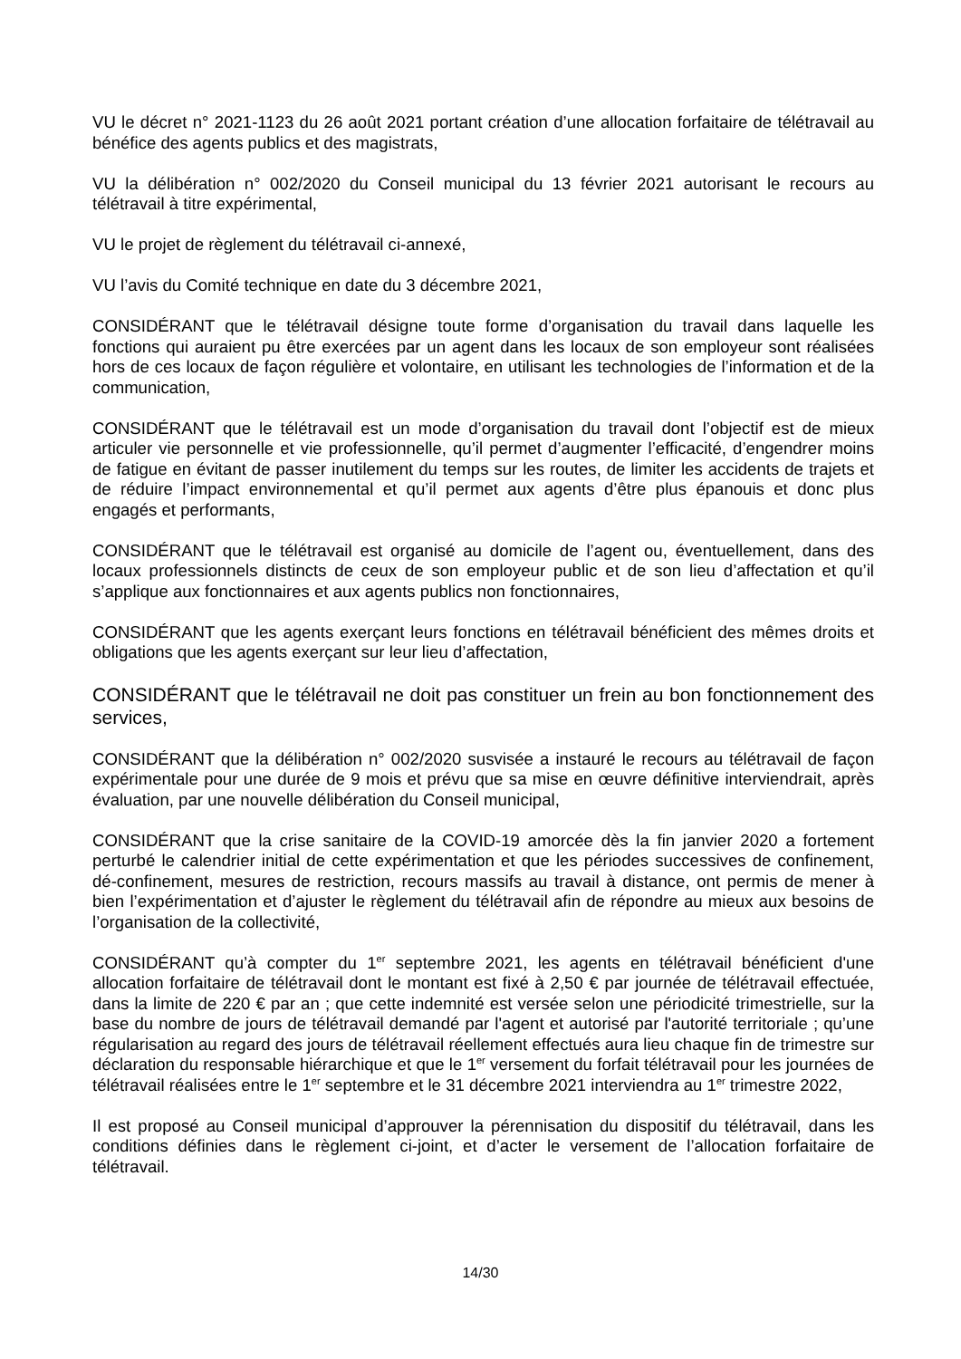VU le décret n° 2021-1123 du 26 août 2021 portant création d’une allocation forfaitaire de télétravail au bénéfice des agents publics et des magistrats,
VU la délibération n° 002/2020 du Conseil municipal du 13 février 2021 autorisant le recours au télétravail à titre expérimental,
VU le projet de règlement du télétravail ci-annexé,
VU l’avis du Comité technique en date du 3 décembre 2021,
CONSIDÉRANT que le télétravail désigne toute forme d’organisation du travail dans laquelle les fonctions qui auraient pu être exercées par un agent dans les locaux de son employeur sont réalisées hors de ces locaux de façon régulière et volontaire, en utilisant les technologies de l’information et de la communication,
CONSIDÉRANT que le télétravail est un mode d’organisation du travail dont l’objectif est de mieux articuler vie personnelle et vie professionnelle, qu’il permet d’augmenter l’efficacité, d’engendrer moins de fatigue en évitant de passer inutilement du temps sur les routes, de limiter les accidents de trajets et de réduire l’impact environnemental et qu’il permet aux agents d’être plus épanouis et donc plus engagés et performants,
CONSIDÉRANT que le télétravail est organisé au domicile de l’agent ou, éventuellement, dans des locaux professionnels distincts de ceux de son employeur public et de son lieu d’affectation et qu’il s’applique aux fonctionnaires et aux agents publics non fonctionnaires,
CONSIDÉRANT que les agents exerçant leurs fonctions en télétravail bénéficient des mêmes droits et obligations que les agents exerçant sur leur lieu d’affectation,
CONSIDÉRANT que le télétravail ne doit pas constituer un frein au bon fonctionnement des services,
CONSIDÉRANT que la délibération n° 002/2020 susvisée a instauré le recours au télétravail de façon expérimentale pour une durée de 9 mois et prévu que sa mise en œuvre définitive interviendrait, après évaluation, par une nouvelle délibération du Conseil municipal,
CONSIDÉRANT que la crise sanitaire de la COVID-19 amorcée dès la fin janvier 2020 a fortement perturbé le calendrier initial de cette expérimentation et que les périodes successives de confinement, dé-confinement, mesures de restriction, recours massifs au travail à distance, ont permis de mener à bien l’expérimentation et d’ajuster le règlement du télétravail afin de répondre au mieux aux besoins de l’organisation de la collectivité,
CONSIDÉRANT qu’à compter du 1<sup>er</sup> septembre 2021, les agents en télétravail bénéficient d'une allocation forfaitaire de télétravail dont le montant est fixé à 2,50 € par journée de télétravail effectuée, dans la limite de 220 € par an ; que cette indemnité est versée selon une périodicité trimestrielle, sur la base du nombre de jours de télétravail demandé par l'agent et autorisé par l'autorité territoriale ; qu’une régularisation au regard des jours de télétravail réellement effectués aura lieu chaque fin de trimestre sur déclaration du responsable hiérarchique et que le 1<sup>er</sup> versement du forfait télétravail pour les journées de télétravail réalisées entre le 1<sup>er</sup> septembre et le 31 décembre 2021 interviendra au 1<sup>er</sup> trimestre 2022,
Il est proposé au Conseil municipal d’approuver la pérennisation du dispositif du télétravail, dans les conditions définies dans le règlement ci-joint, et d’acter le versement de l’allocation forfaitaire de télétravail.
14/30